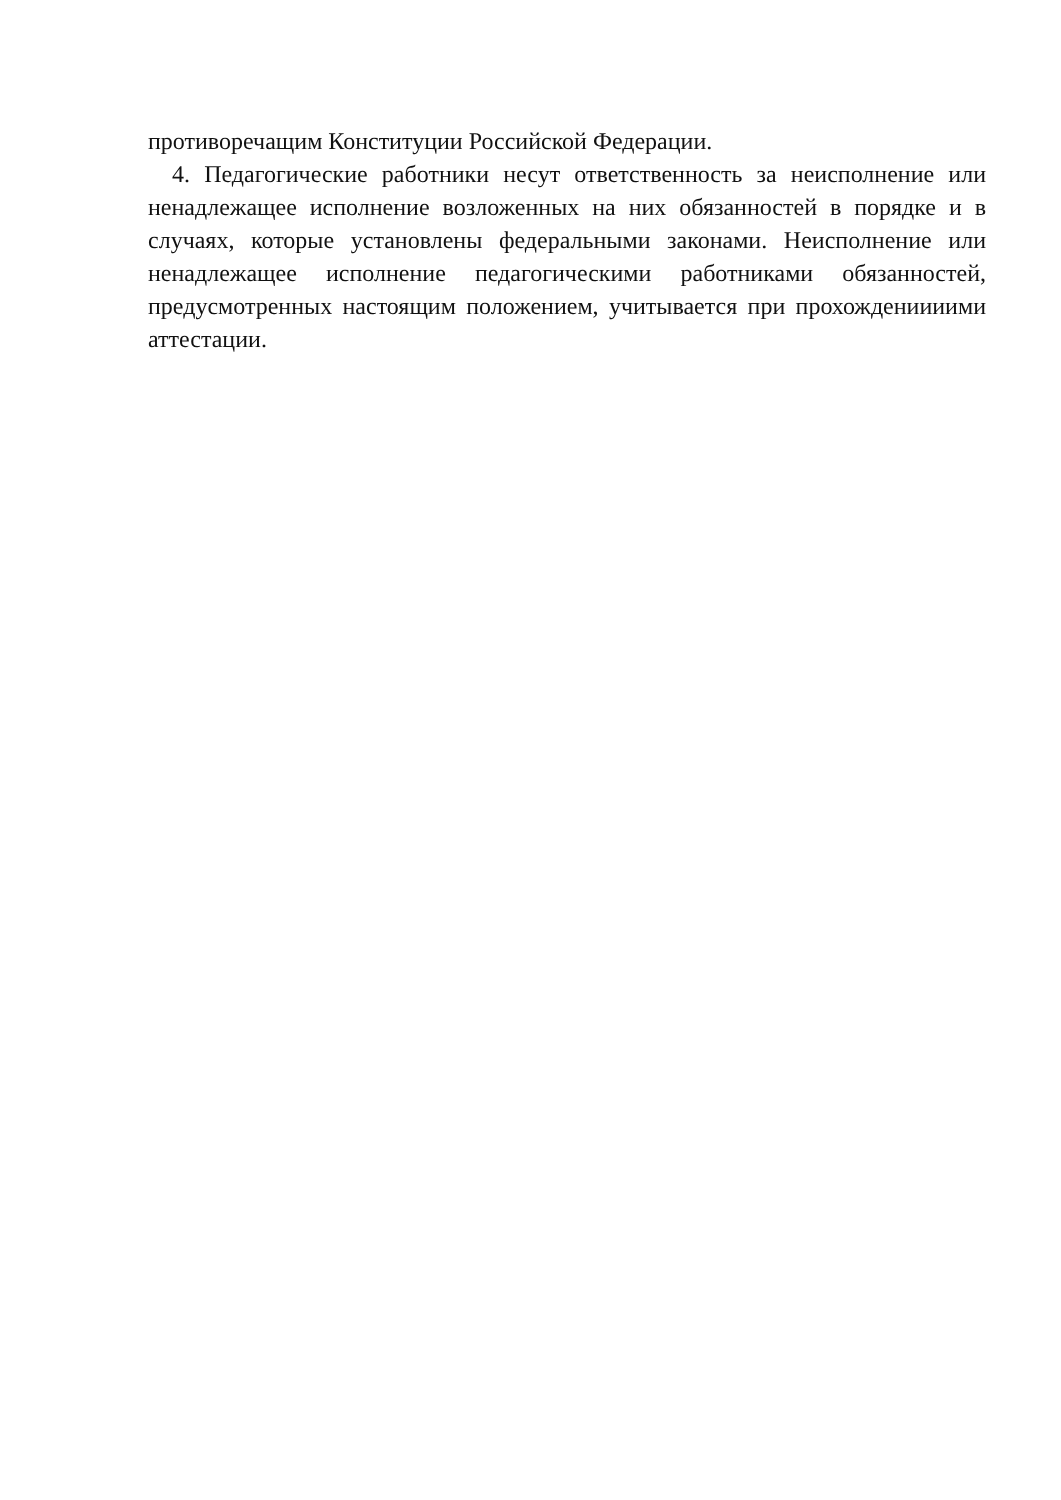противоречащим Конституции Российской Федерации.
4. Педагогические работники несут ответственность за неисполнение или ненадлежащее исполнение возложенных на них обязанностей в порядке и в случаях, которые установлены федеральными законами. Неисполнение или ненадлежащее исполнение педагогическими работниками обязанностей, предусмотренных настоящим положением, учитывается при прохождениииими аттестации.